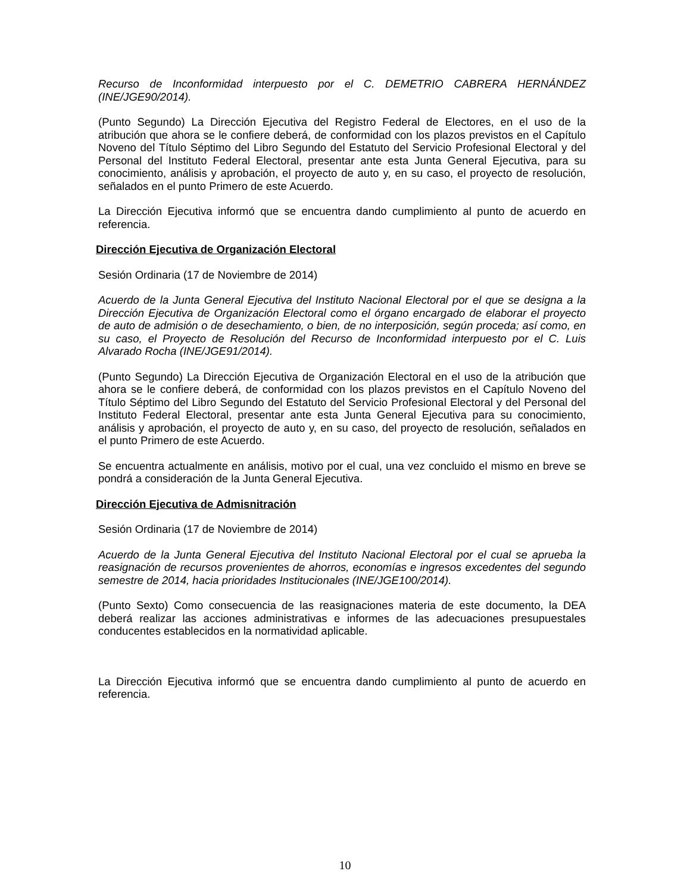Recurso de Inconformidad interpuesto por el C. DEMETRIO CABRERA HERNÁNDEZ (INE/JGE90/2014).
(Punto Segundo) La Dirección Ejecutiva del Registro Federal de Electores, en el uso de la atribución que ahora se le confiere deberá, de conformidad con los plazos previstos en el Capítulo Noveno del Título Séptimo del Libro Segundo del Estatuto del Servicio Profesional Electoral y del Personal del Instituto Federal Electoral, presentar ante esta Junta General Ejecutiva, para su conocimiento, análisis y aprobación, el proyecto de auto y, en su caso, el proyecto de resolución, señalados en el punto Primero de este Acuerdo.
La Dirección Ejecutiva informó que se encuentra dando cumplimiento al punto de acuerdo en referencia.
Dirección Ejecutiva de Organización Electoral
Sesión Ordinaria (17 de Noviembre de 2014)
Acuerdo de la Junta General Ejecutiva del Instituto Nacional Electoral por el que se designa a la Dirección Ejecutiva de Organización Electoral como el órgano encargado de elaborar el proyecto de auto de admisión o de desechamiento, o bien, de no interposición, según proceda; así como, en su caso, el Proyecto de Resolución del Recurso de Inconformidad interpuesto por el C. Luis Alvarado Rocha (INE/JGE91/2014).
(Punto Segundo) La Dirección Ejecutiva de Organización Electoral en el uso de la atribución que ahora se le confiere deberá, de conformidad con los plazos previstos en el Capítulo Noveno del Título Séptimo del Libro Segundo del Estatuto del Servicio Profesional Electoral y del Personal del Instituto Federal Electoral, presentar ante esta Junta General Ejecutiva para su conocimiento, análisis y aprobación, el proyecto de auto y, en su caso, del proyecto de resolución, señalados en el punto Primero de este Acuerdo.
Se encuentra actualmente en análisis, motivo por el cual, una vez concluido el mismo en breve se pondrá a consideración de la Junta General Ejecutiva.
Dirección Ejecutiva de Admisnitración
Sesión Ordinaria (17 de Noviembre de 2014)
Acuerdo de la Junta General Ejecutiva del Instituto Nacional Electoral por el cual se aprueba la reasignación de recursos provenientes de ahorros, economías e ingresos excedentes del segundo semestre de 2014, hacia prioridades Institucionales (INE/JGE100/2014).
(Punto Sexto) Como consecuencia de las reasignaciones materia de este documento, la DEA deberá realizar las acciones administrativas e informes de las adecuaciones presupuestales conducentes establecidos en la normatividad aplicable.
La Dirección Ejecutiva informó que se encuentra dando cumplimiento al punto de acuerdo en referencia.
10